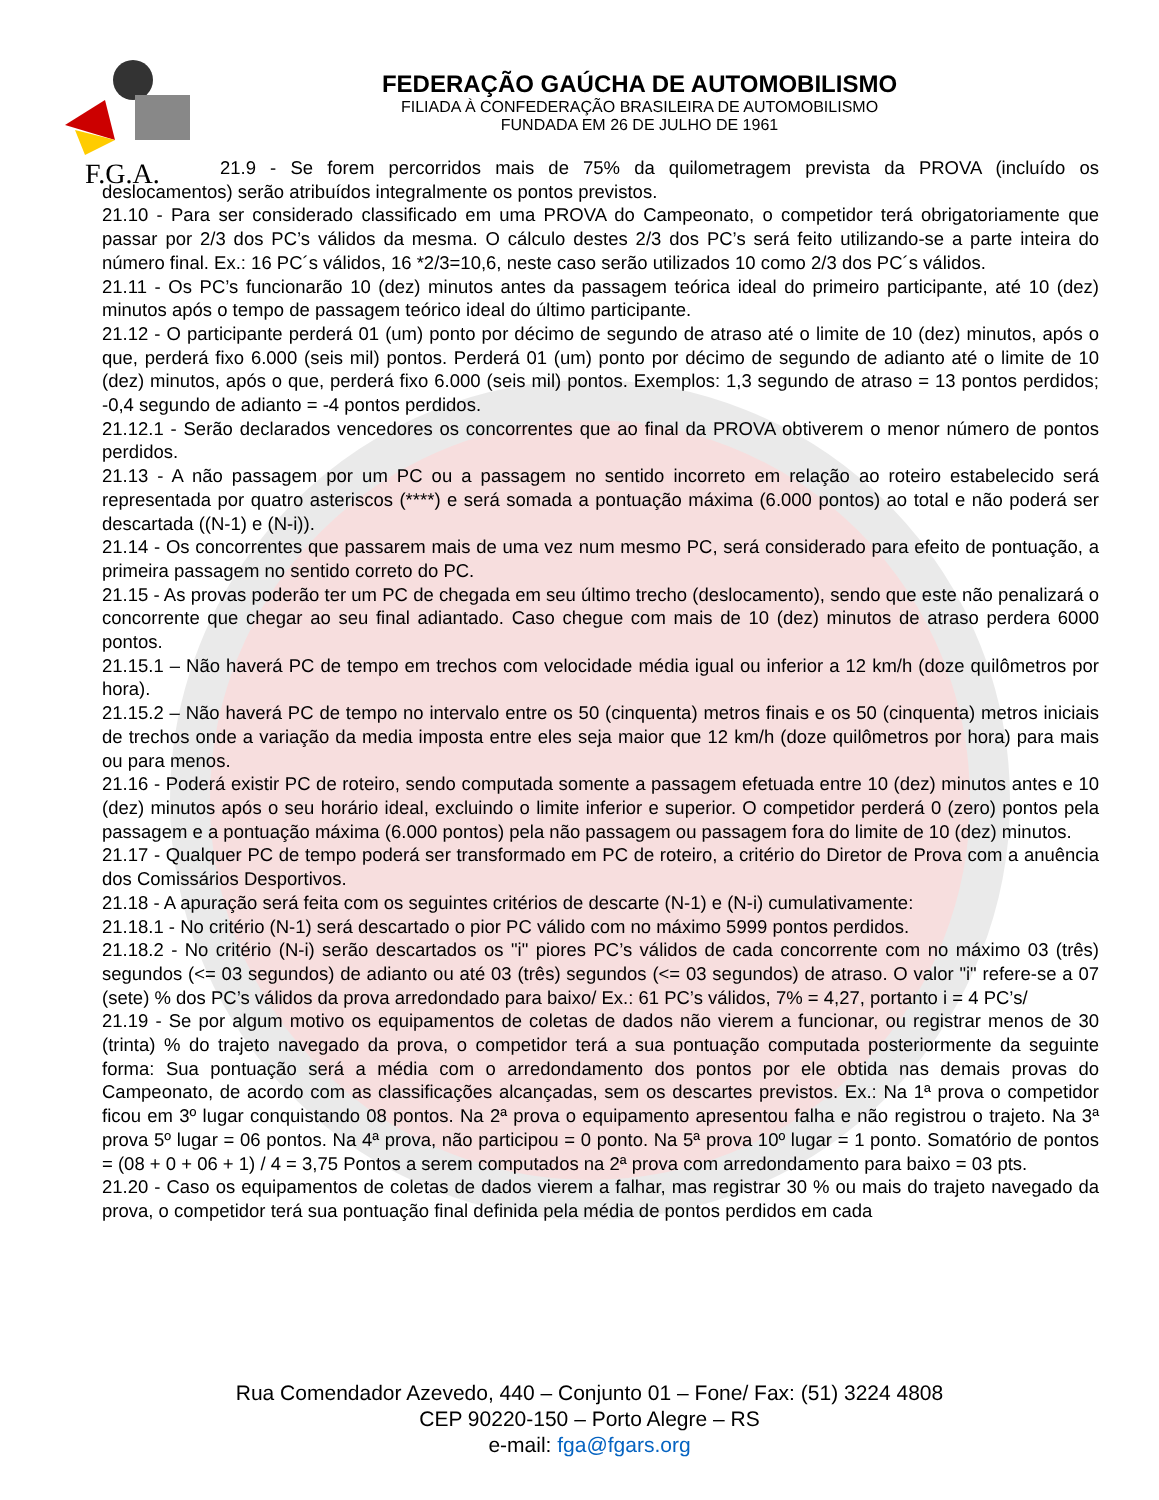F.G.A.
FEDERAÇÃO GAÚCHA DE AUTOMOBILISMO
FILIADA À CONFEDERAÇÃO BRASILEIRA DE AUTOMOBILISMO
FUNDADA EM 26 DE JULHO DE 1961
21.9 - Se forem percorridos mais de 75% da quilometragem prevista da PROVA (incluído os deslocamentos) serão atribuídos integralmente os pontos previstos.
21.10 - Para ser considerado classificado em uma PROVA do Campeonato, o competidor terá obrigatoriamente que passar por 2/3 dos PC’s válidos da mesma. O cálculo destes 2/3 dos PC’s será feito utilizando-se a parte inteira do número final. Ex.: 16 PC´s válidos, 16 *2/3=10,6, neste caso serão utilizados 10 como 2/3 dos PC´s válidos.
21.11 - Os PC’s funcionarão 10 (dez) minutos antes da passagem teórica ideal do primeiro participante, até 10 (dez) minutos após o tempo de passagem teórico ideal do último participante.
21.12 - O participante perderá 01 (um) ponto por décimo de segundo de atraso até o limite de 10 (dez) minutos, após o que, perderá fixo 6.000 (seis mil) pontos. Perderá 01 (um) ponto por décimo de segundo de adianto até o limite de 10 (dez) minutos, após o que, perderá fixo 6.000 (seis mil) pontos. Exemplos: 1,3 segundo de atraso = 13 pontos perdidos; -0,4 segundo de adianto = -4 pontos perdidos.
21.12.1 - Serão declarados vencedores os concorrentes que ao final da PROVA obtiverem o menor número de pontos perdidos.
21.13 - A não passagem por um PC ou a passagem no sentido incorreto em relação ao roteiro estabelecido será representada por quatro asteriscos (****) e será somada a pontuação máxima (6.000 pontos) ao total e não poderá ser descartada ((N-1) e (N-i)).
21.14 - Os concorrentes que passarem mais de uma vez num mesmo PC, será considerado para efeito de pontuação, a primeira passagem no sentido correto do PC.
21.15 - As provas poderão ter um PC de chegada em seu último trecho (deslocamento), sendo que este não penalizará o concorrente que chegar ao seu final adiantado. Caso chegue com mais de 10 (dez) minutos de atraso perdera 6000 pontos.
21.15.1 – Não haverá PC de tempo em trechos com velocidade média igual ou inferior a 12 km/h (doze quilômetros por hora).
21.15.2 – Não haverá PC de tempo no intervalo entre os 50 (cinquenta) metros finais e os 50 (cinquenta) metros iniciais de trechos onde a variação da media imposta entre eles seja maior que 12 km/h (doze quilômetros por hora) para mais ou para menos.
21.16 - Poderá existir PC de roteiro, sendo computada somente a passagem efetuada entre 10 (dez) minutos antes e 10 (dez) minutos após o seu horário ideal, excluindo o limite inferior e superior. O competidor perderá 0 (zero) pontos pela passagem e a pontuação máxima (6.000 pontos) pela não passagem ou passagem fora do limite de 10 (dez) minutos.
21.17 - Qualquer PC de tempo poderá ser transformado em PC de roteiro, a critério do Diretor de Prova com a anuência dos Comissários Desportivos.
21.18 - A apuração será feita com os seguintes critérios de descarte (N-1) e (N-i) cumulativamente:
21.18.1 - No critério (N-1) será descartado o pior PC válido com no máximo 5999 pontos perdidos.
21.18.2 - No critério (N-i) serão descartados os "i" piores PC’s válidos de cada concorrente com no máximo 03 (três) segundos (<= 03 segundos) de adianto ou até 03 (três) segundos (<= 03 segundos) de atraso. O valor "i" refere-se a 07 (sete) % dos PC’s válidos da prova arredondado para baixo/ Ex.: 61 PC’s válidos, 7% = 4,27, portanto i = 4 PC’s/
21.19 - Se por algum motivo os equipamentos de coletas de dados não vierem a funcionar, ou registrar menos de 30 (trinta) % do trajeto navegado da prova, o competidor terá a sua pontuação computada posteriormente da seguinte forma: Sua pontuação será a média com o arredondamento dos pontos por ele obtida nas demais provas do Campeonato, de acordo com as classificações alcançadas, sem os descartes previstos. Ex.: Na 1ª prova o competidor ficou em 3º lugar conquistando 08 pontos. Na 2ª prova o equipamento apresentou falha e não registrou o trajeto. Na 3ª prova 5º lugar = 06 pontos. Na 4ª prova, não participou = 0 ponto. Na 5ª prova 10º lugar = 1 ponto. Somatório de pontos = (08 + 0 + 06 + 1) / 4 = 3,75 Pontos a serem computados na 2ª prova com arredondamento para baixo = 03 pts.
21.20 - Caso os equipamentos de coletas de dados vierem a falhar, mas registrar 30 % ou mais do trajeto navegado da prova, o competidor terá sua pontuação final definida pela média de pontos perdidos em cada
Rua Comendador Azevedo, 440 – Conjunto 01 – Fone/ Fax: (51) 3224 4808
CEP 90220-150 – Porto Alegre – RS
e-mail: fga@fgars.org